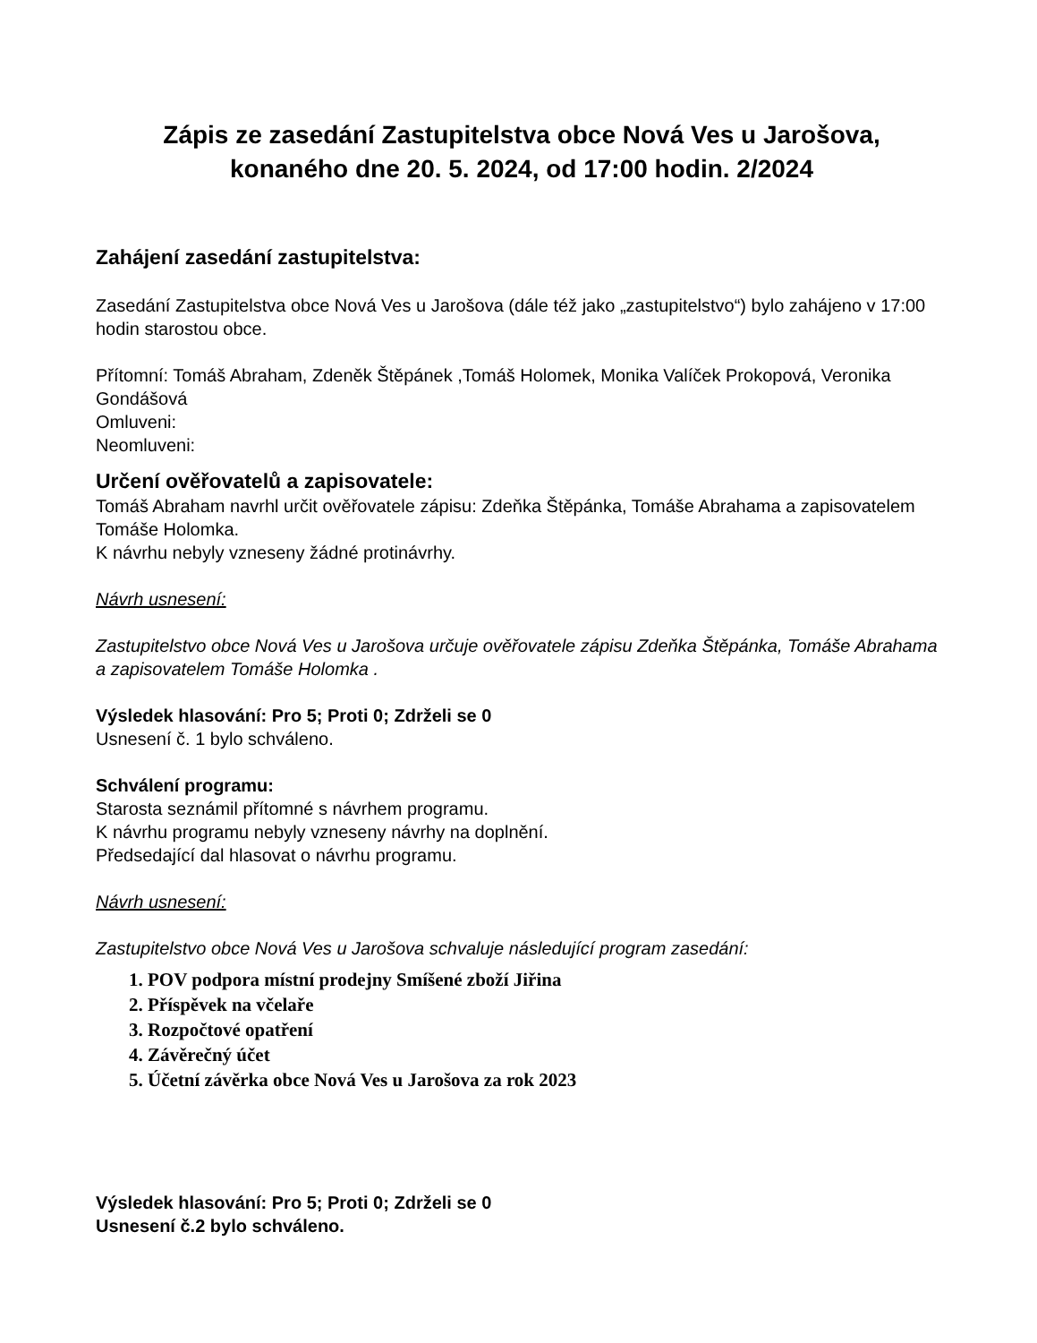Zápis ze zasedání Zastupitelstva obce Nová Ves u Jarošova,
konaného dne 20. 5. 2024, od 17:00 hodin. 2/2024
Zahájení zasedání zastupitelstva:
Zasedání Zastupitelstva obce Nová Ves u Jarošova (dále též jako „zastupitelstvo“) bylo zahájeno v 17:00 hodin starostou obce.
Přítomní: Tomáš Abraham, Zdeněk Štěpánek ,Tomáš Holomek, Monika Valíček Prokopová, Veronika Gondášová
Omluveni:
Neomluveni:
Určení ověřovatelů a zapisovatele:
Tomáš Abraham navrhl určit ověřovatele zápisu: Zdeňka Štěpánka, Tomáše Abrahama a zapisovatelem Tomáše Holomka.
K návrhu nebyly vzneseny žádné protinávrhy.
Návrh usnesení:
Zastupitelstvo obce Nová Ves u Jarošova určuje ověřovatele zápisu Zdeňka Štěpánka, Tomáše Abrahama a zapisovatelem Tomáše Holomka .
Výsledek hlasování: Pro 5; Proti 0; Zdrželi se 0
Usnesení č. 1 bylo schváleno.
Schválení programu:
Starosta seznámil přítomné s návrhem programu.
K návrhu programu nebyly vzneseny návrhy na doplnění.
Předsedající dal hlasovat o návrhu programu.
Návrh usnesení:
Zastupitelstvo obce Nová Ves u Jarošova schvaluje následující program zasedání:
1. POV podpora místní prodejny Smíšené zboží Jiřina
2. Příspěvek na včelaře
3. Rozpočtové opatření
4. Závěrečný účet
5. Účetní závěrka obce Nová Ves u Jarošova za rok 2023
Výsledek hlasování: Pro 5; Proti 0; Zdrželi se 0
Usnesení č.2 bylo schváleno.